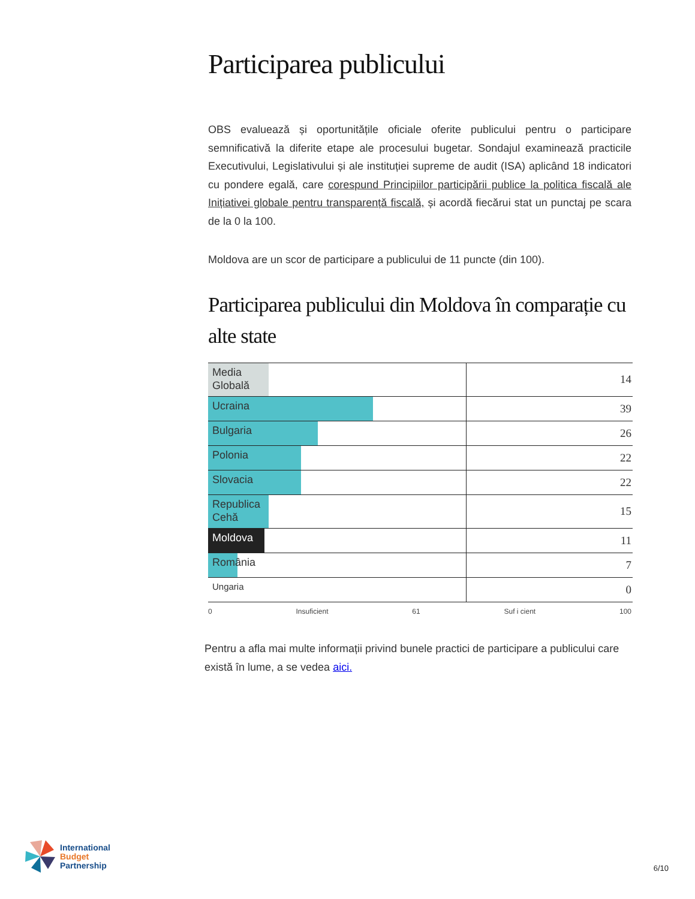Participarea publicului
OBS evaluează și oportunitățile oficiale oferite publicului pentru o participare semnificativă la diferite etape ale procesului bugetar. Sondajul examinează practicile Executivului, Legislativului și ale instituției supreme de audit (ISA) aplicând 18 indicatori cu pondere egală, care corespund Principiilor participării publice la politica fiscală ale Inițiativei globale pentru transparență fiscală, și acordă fiecărui stat un punctaj pe scara de la 0 la 100.
Moldova are un scor de participare a publicului de 11 puncte (din 100).
Participarea publicului din Moldova în comparație cu alte state
| Media Globală | 14 |
| Ucraina | 39 |
| Bulgaria | 26 |
| Polonia | 22 |
| Slovacia | 22 |
| Republica Cehă | 15 |
| Moldova | 11 |
| România | 7 |
| Ungaria | 0 |
0 Insuficient 61 Suf i cient 100
Pentru a afla mai multe informații privind bunele practici de participare a publicului care există în lume, a se vedea aici.
International
Budget
Partnership
6/10